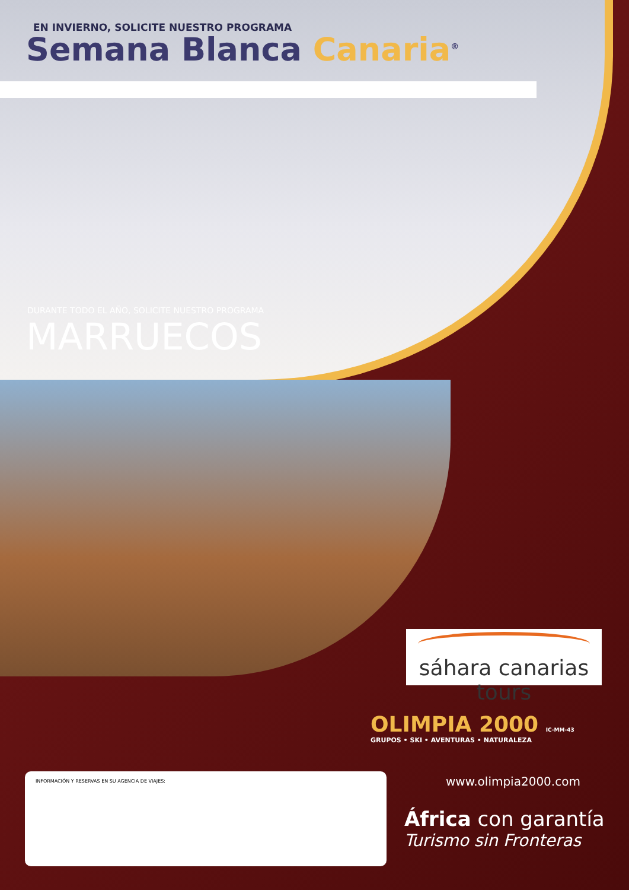EN INVIERNO, SOLICITE NUESTRO PROGRAMA
Semana Blanca Canaria<sup>®</sup>
DURANTE TODO EL AÑO, SOLICITE NUESTRO PROGRAMA
MARRUECOS
sáhara canarias tours
OLIMPIA 2000 IC-MM-43
GRUPOS • SKI • AVENTURAS • NATURALEZA
INFORMACIÓN Y RESERVAS EN SU AGENCIA DE VIAJES:
www.olimpia2000.com
África con garantía
Turismo sin Fronteras